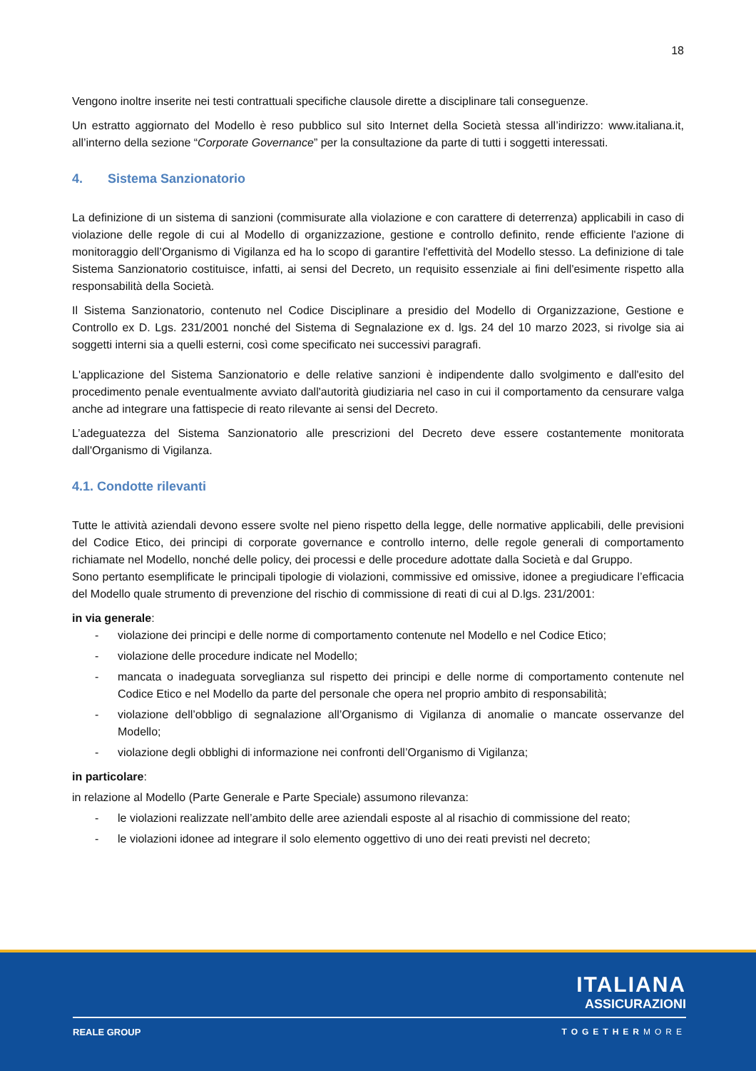18
Vengono inoltre inserite nei testi contrattuali specifiche clausole dirette a disciplinare tali conseguenze.
Un estratto aggiornato del Modello è reso pubblico sul sito Internet della Società stessa all’indirizzo: www.italiana.it, all’interno della sezione “Corporate Governance” per la consultazione da parte di tutti i soggetti interessati.
4. Sistema Sanzionatorio
La definizione di un sistema di sanzioni (commisurate alla violazione e con carattere di deterrenza) applicabili in caso di violazione delle regole di cui al Modello di organizzazione, gestione e controllo definito, rende efficiente l'azione di monitoraggio dell’Organismo di Vigilanza ed ha lo scopo di garantire l'effettività del Modello stesso. La definizione di tale Sistema Sanzionatorio costituisce, infatti, ai sensi del Decreto, un requisito essenziale ai fini dell'esimente rispetto alla responsabilità della Società.
Il Sistema Sanzionatorio, contenuto nel Codice Disciplinare a presidio del Modello di Organizzazione, Gestione e Controllo ex D. Lgs. 231/2001 nonché del Sistema di Segnalazione ex d. lgs. 24 del 10 marzo 2023, si rivolge sia ai soggetti interni sia a quelli esterni, così come specificato nei successivi paragrafi.
L'applicazione del Sistema Sanzionatorio e delle relative sanzioni è indipendente dallo svolgimento e dall'esito del procedimento penale eventualmente avviato dall'autorità giudiziaria nel caso in cui il comportamento da censurare valga anche ad integrare una fattispecie di reato rilevante ai sensi del Decreto.
L’adeguatezza del Sistema Sanzionatorio alle prescrizioni del Decreto deve essere costantemente monitorata dall'Organismo di Vigilanza.
4.1. Condotte rilevanti
Tutte le attività aziendali devono essere svolte nel pieno rispetto della legge, delle normative applicabili, delle previsioni del Codice Etico, dei principi di corporate governance e controllo interno, delle regole generali di comportamento richiamate nel Modello, nonché delle policy, dei processi e delle procedure adottate dalla Società e dal Gruppo.
Sono pertanto esemplificate le principali tipologie di violazioni, commissive ed omissive, idonee a pregiudicare l’efficacia del Modello quale strumento di prevenzione del rischio di commissione di reati di cui al D.lgs. 231/2001:
in via generale:
- violazione dei principi e delle norme di comportamento contenute nel Modello e nel Codice Etico;
- violazione delle procedure indicate nel Modello;
- mancata o inadeguata sorveglianza sul rispetto dei principi e delle norme di comportamento contenute nel Codice Etico e nel Modello da parte del personale che opera nel proprio ambito di responsabilità;
- violazione dell’obbligo di segnalazione all’Organismo di Vigilanza di anomalie o mancate osservanze del Modello;
- violazione degli obblighi di informazione nei confronti dell’Organismo di Vigilanza;
in particolare:
in relazione al Modello (Parte Generale e Parte Speciale) assumono rilevanza:
- le violazioni realizzate nell’ambito delle aree aziendali esposte al al risachio di commissione del reato;
- le violazioni idonee ad integrare il solo elemento oggettivo di uno dei reati previsti nel decreto;
ITALIANA
ASSICURAZIONI
REALE GROUP TOGETHERMORE